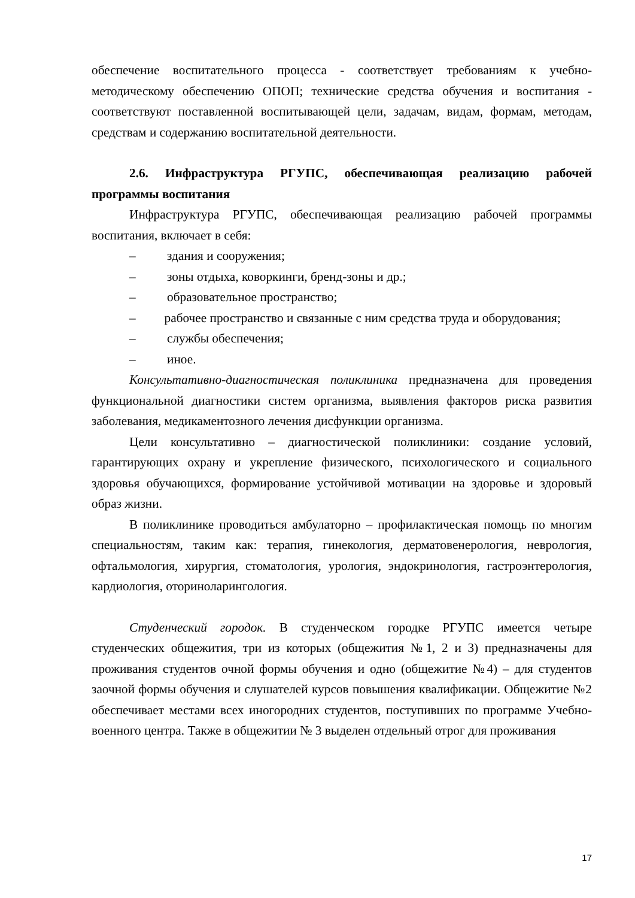обеспечение воспитательного процесса - соответствует требованиям к учебно-методическому обеспечению ОПОП; технические средства обучения и воспитания - соответствуют поставленной воспитывающей цели, задачам, видам, формам, методам, средствам и содержанию воспитательной деятельности.
2.6. Инфраструктура РГУПС, обеспечивающая реализацию рабочей программы воспитания
Инфраструктура РГУПС, обеспечивающая реализацию рабочей программы воспитания, включает в себя:
– здания и сооружения;
– зоны отдыха, коворкинги, бренд-зоны и др.;
– образовательное пространство;
– рабочее пространство и связанные с ним средства труда и оборудования;
– службы обеспечения;
– иное.
Консультативно-диагностическая поликлиника предназначена для проведения функциональной диагностики систем организма, выявления факторов риска развития заболевания, медикаментозного лечения дисфункции организма.
Цели консультативно – диагностической поликлиники: создание условий, гарантирующих охрану и укрепление физического, психологического и социального здоровья обучающихся, формирование устойчивой мотивации на здоровье и здоровый образ жизни.
В поликлинике проводиться амбулаторно – профилактическая помощь по многим специальностям, таким как: терапия, гинекология, дерматовенерология, неврология, офтальмология, хирургия, стоматология, урология, эндокринология, гастроэнтерология, кардиология, оториноларингология.
Студенческий городок. В студенческом городке РГУПС имеется четыре студенческих общежития, три из которых (общежития №1, 2 и 3) предназначены для проживания студентов очной формы обучения и одно (общежитие №4) – для студентов заочной формы обучения и слушателей курсов повышения квалификации. Общежитие №2 обеспечивает местами всех иногородних студентов, поступивших по программе Учебно-военного центра. Также в общежитии № 3 выделен отдельный отрог для проживания
17